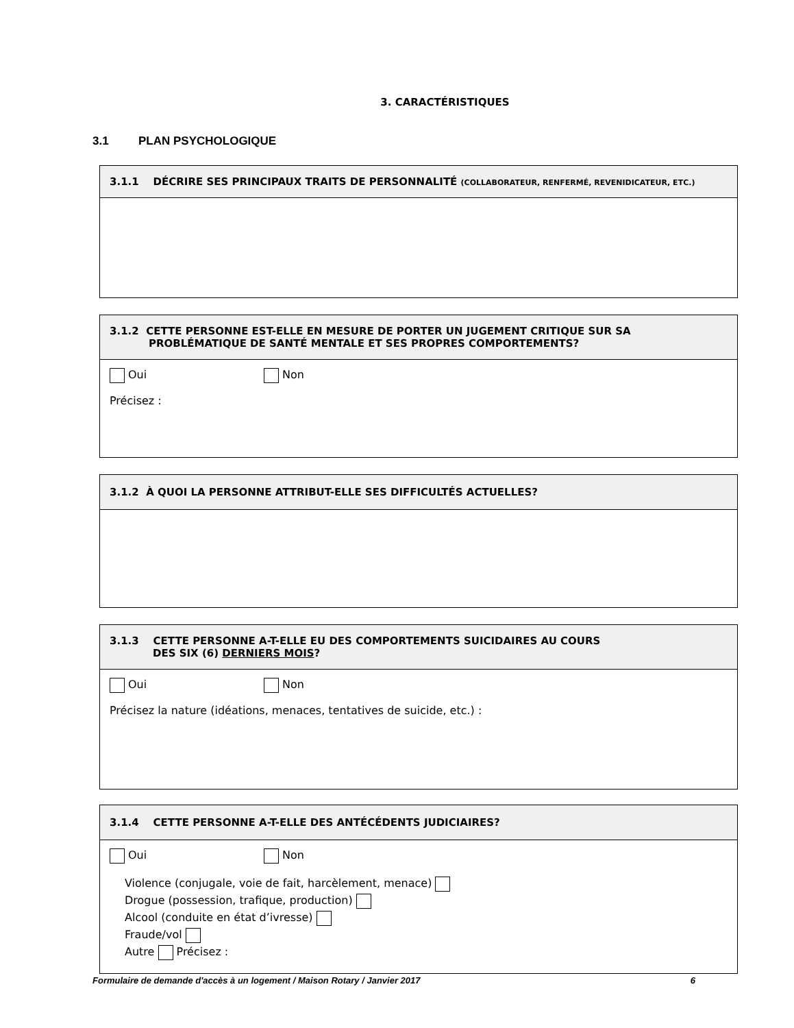3. CARACTÉRISTIQUES
3.1 PLAN PSYCHOLOGIQUE
3.1.1 DÉCRIRE SES PRINCIPAUX TRAITS DE PERSONNALITÉ (COLLABORATEUR, RENFERMÉ, REVENIDICATEUR, ETC.)
3.1.2 CETTE PERSONNE EST-ELLE EN MESURE DE PORTER UN JUGEMENT CRITIQUE SUR SA
PROBLÉMATIQUE DE SANTÉ MENTALE ET SES PROPRES COMPORTEMENTS?
Oui Non
Précisez :
3.1.2 À QUOI LA PERSONNE ATTRIBUT-ELLE SES DIFFICULTÉS ACTUELLES?
3.1.3 CETTE PERSONNE A-T-ELLE EU DES COMPORTEMENTS SUICIDAIRES AU COURS
DES SIX (6) DERNIERS MOIS?
Oui Non
Précisez la nature (idéations, menaces, tentatives de suicide, etc.) :
3.1.4 CETTE PERSONNE A-T-ELLE DES ANTÉCÉDENTS JUDICIAIRES?
Oui Non
Violence (conjugale, voie de fait, harcèlement, menace)
Drogue (possession, trafique, production)
Alcool (conduite en état d’ivresse)
Fraude/vol
Autre Précisez :
Formulaire de demande d'accès à un logement / Maison Rotary / Janvier 2017 6